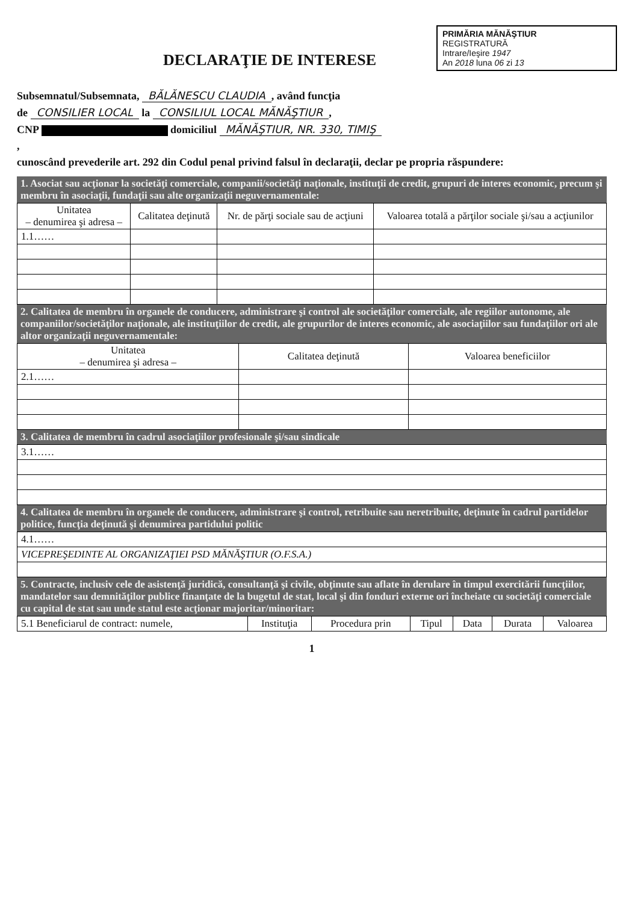PRIMĂRIA MĂNĂŞTIUR
REGISTRATURĂ
Intrare/Ieşire 1947
An 2018 luna 06 zi 13
DECLARAŢIE DE INTERESE
Subsemnatul/Subsemnata, BĂLĂNESCU CLAUDIA, având funcţia
de CONSILIER LOCAL la CONSILIUL LOCAL MĂNĂŞTIUR,
CNP domiciliul MĂNĂŞTIUR, NR. 330, TIMIŞ
,
cunoscând prevederile art. 292 din Codul penal privind falsul în declaraţii, declar pe propria răspundere:
1. Asociat sau acţionar la societăţi comerciale, companii/societăţi naţionale, instituţii de credit, grupuri de interes economic, precum şi membru în asociaţii, fundaţii sau alte organizaţii neguvernamentale:
| Unitatea – denumirea şi adresa – | Calitatea deţinută | Nr. de părţi sociale sau de acţiuni | Valoarea totală a părţilor sociale şi/sau a acţiunilor |
| --- | --- | --- | --- |
| 1.1…… | | | |
2. Calitatea de membru în organele de conducere, administrare şi control ale societăţilor comerciale, ale regiilor autonome, ale companiilor/societăţilor naţionale, ale instituţiilor de credit, ale grupurilor de interes economic, ale asociaţiilor sau fundaţiilor ori ale altor organizaţii neguvernamentale:
| Unitatea – denumirea şi adresa – | Calitatea deţinută | Valoarea beneficiilor |
| --- | --- | --- |
| 2.1…… | | |
3. Calitatea de membru în cadrul asociaţiilor profesionale şi/sau sindicale
| 3.1…… |
4. Calitatea de membru în organele de conducere, administrare şi control, retribuite sau neretribuite, deţinute în cadrul partidelor politice, funcţia deţinută şi denumirea partidului politic
| 4.1…… |
| VICEPREŞEDINTE AL ORGANIZAŢIEI PSD MĂNĂŞTIUR (O.F.S.A.) |
5. Contracte, inclusiv cele de asistenţă juridică, consultanţă şi civile, obţinute sau aflate în derulare în timpul exercitării funcţiilor, mandatelor sau demnităţilor publice finanţate de la bugetul de stat, local şi din fonduri externe ori încheiate cu societăţi comerciale cu capital de stat sau unde statul este acţionar majoritar/minoritar:
| 5.1 Beneficiarul de contract: numele, | Instituţia | Procedura prin | Tipul | Data | Durata | Valoarea |
1